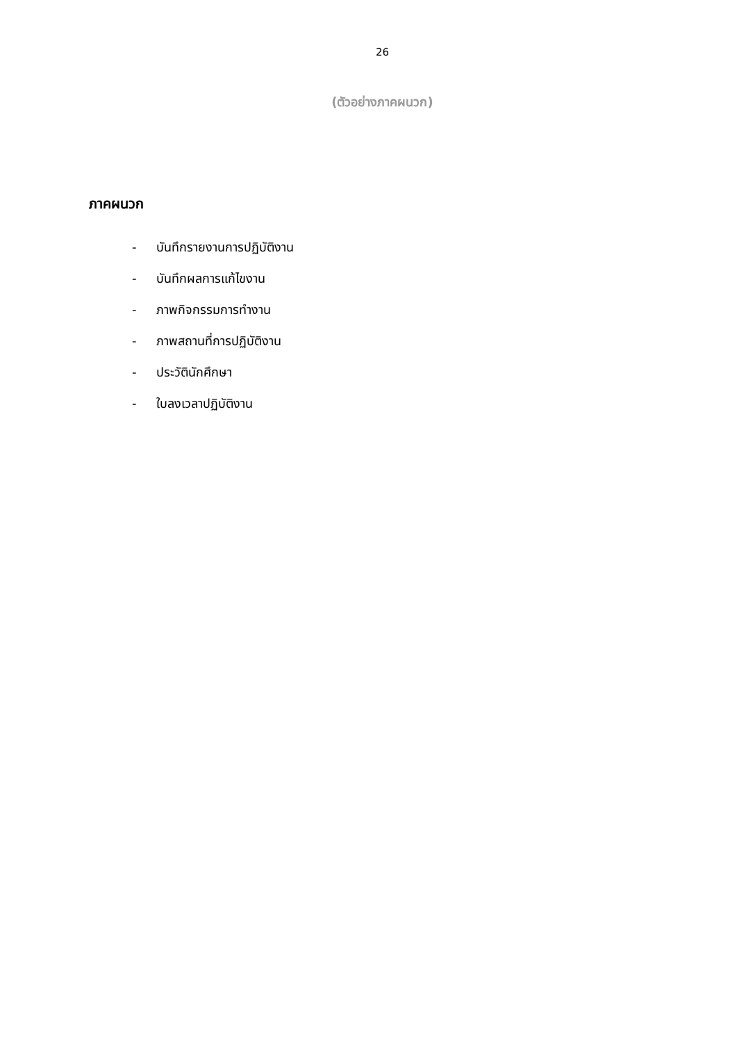26
(ตัวอย่างภาคผนวก)
ภาคผนวก
- บันทึกรายงานการปฏิบัติงาน
- บันทึกผลการแก้ไขงาน
- ภาพกิจกรรมการทำงาน
- ภาพสถานที่การปฏิบัติงาน
- ประวัตินักศึกษา
- ใบลงเวลาปฏิบัติงาน